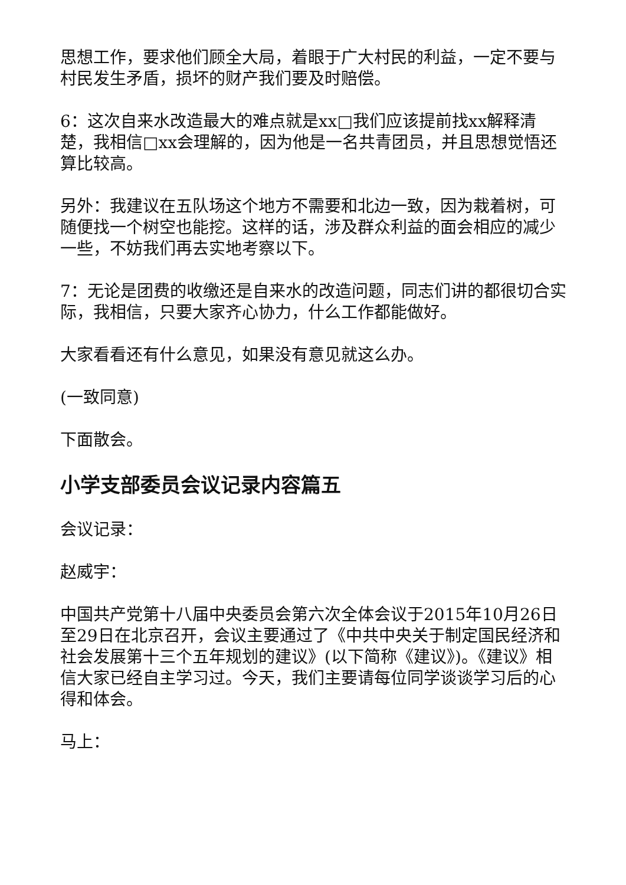思想工作，要求他们顾全大局，着眼于广大村民的利益，一定不要与村民发生矛盾，损坏的财产我们要及时赔偿。
6：这次自来水改造最大的难点就是xx□我们应该提前找xx解释清楚，我相信□xx会理解的，因为他是一名共青团员，并且思想觉悟还算比较高。
另外：我建议在五队场这个地方不需要和北边一致，因为栽着树，可随便找一个树空也能挖。这样的话，涉及群众利益的面会相应的减少一些，不妨我们再去实地考察以下。
7：无论是团费的收缴还是自来水的改造问题，同志们讲的都很切合实际，我相信，只要大家齐心协力，什么工作都能做好。
大家看看还有什么意见，如果没有意见就这么办。
(一致同意)
下面散会。
小学支部委员会议记录内容篇五
会议记录：
赵威宇：
中国共产党第十八届中央委员会第六次全体会议于2015年10月26日至29日在北京召开，会议主要通过了《中共中央关于制定国民经济和社会发展第十三个五年规划的建议》(以下简称《建议》)。《建议》相信大家已经自主学习过。今天，我们主要请每位同学谈谈学习后的心得和体会。
马上：